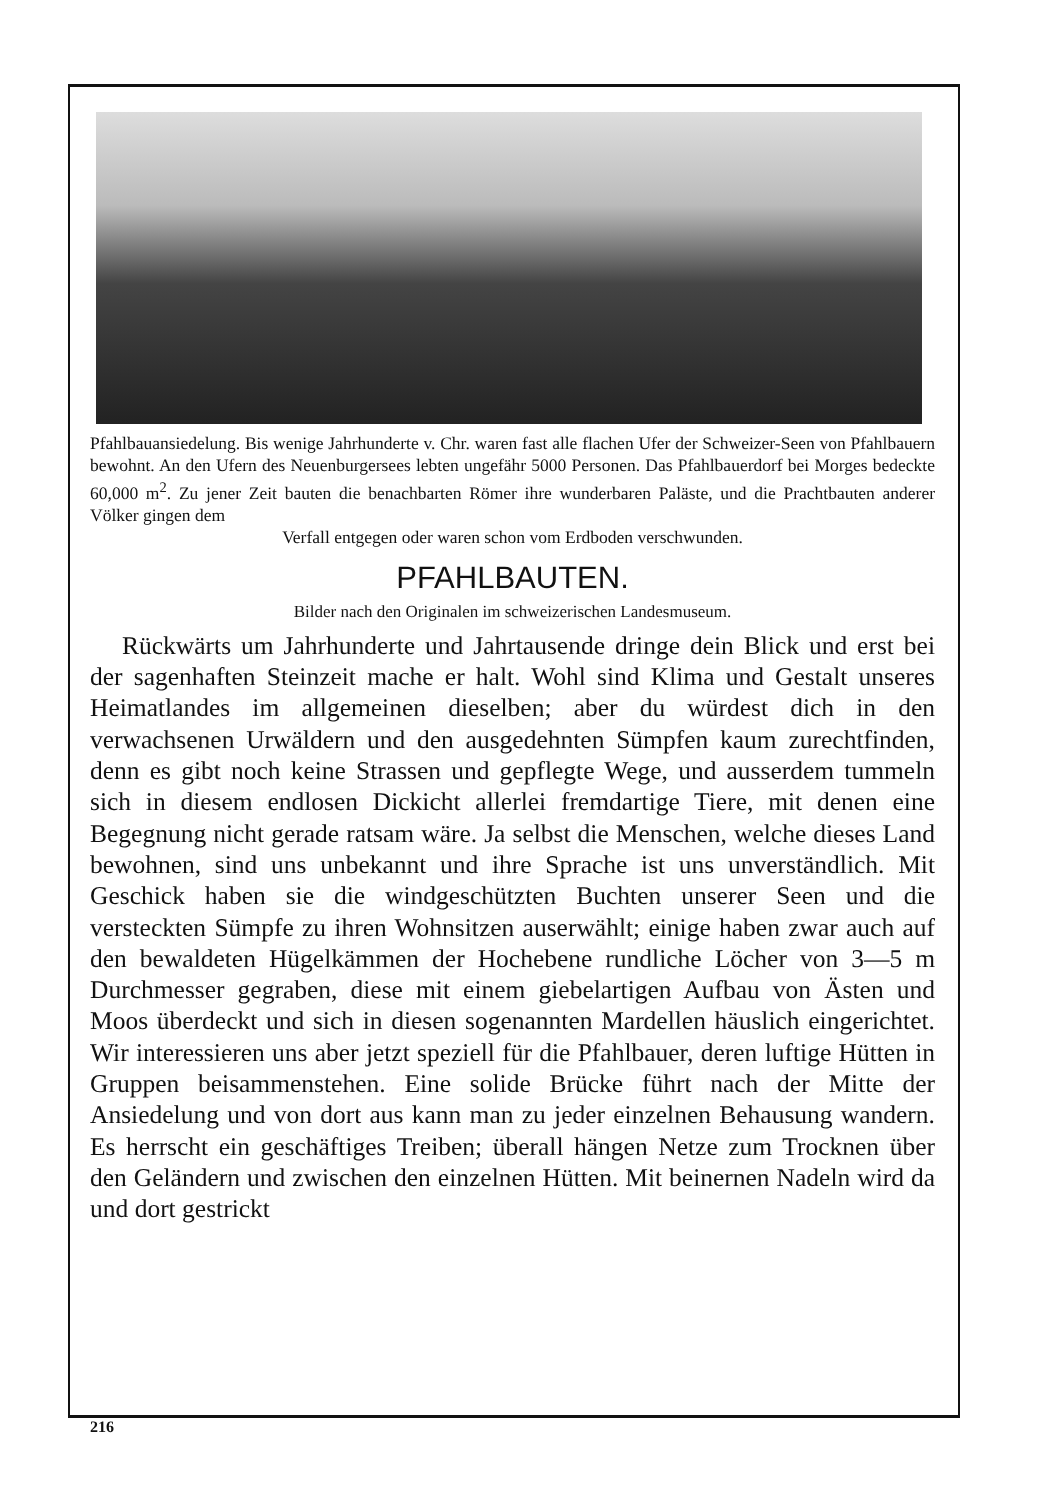Pfahlbauansiedelung. Bis wenige Jahrhunderte v. Chr. waren fast alle flachen Ufer der Schweizer-Seen von Pfahlbauern bewohnt. An den Ufern des Neuenburgersees lebten ungefähr 5000 Personen. Das Pfahlbauerdorf bei Morges bedeckte 60,000 m<sup>2</sup>. Zu jener Zeit bauten die benachbarten Römer ihre wunderbaren Paläste, und die Prachtbauten anderer Völker gingen dem
Verfall entgegen oder waren schon vom Erdboden verschwunden.
PFAHLBAUTEN.
Bilder nach den Originalen im schweizerischen Landesmuseum.
Rückwärts um Jahrhunderte und Jahrtausende dringe dein Blick und erst bei der sagenhaften Steinzeit mache er halt. Wohl sind Klima und Gestalt unseres Heimatlandes im allgemeinen dieselben; aber du würdest dich in den verwachsenen Urwäldern und den ausgedehnten Sümpfen kaum zurechtfinden, denn es gibt noch keine Strassen und gepflegte Wege, und ausserdem tummeln sich in diesem endlosen Dickicht allerlei fremdartige Tiere, mit denen eine Begegnung nicht gerade ratsam wäre. Ja selbst die Menschen, welche dieses Land bewohnen, sind uns unbekannt und ihre Sprache ist uns unverständlich. Mit Geschick haben sie die windgeschützten Buchten unserer Seen und die versteckten Sümpfe zu ihren Wohnsitzen auserwählt; einige haben zwar auch auf den bewaldeten Hügelkämmen der Hochebene rundliche Löcher von 3—5 m Durchmesser gegraben, diese mit einem giebelartigen Aufbau von Ästen und Moos überdeckt und sich in diesen sogenannten Mardellen häuslich eingerichtet. Wir interessieren uns aber jetzt speziell für die Pfahlbauer, deren luftige Hütten in Gruppen beisammenstehen. Eine solide Brücke führt nach der Mitte der Ansiedelung und von dort aus kann man zu jeder einzelnen Behausung wandern. Es herrscht ein geschäftiges Treiben; überall hängen Netze zum Trocknen über den Geländern und zwischen den einzelnen Hütten. Mit beinernen Nadeln wird da und dort gestrickt
216